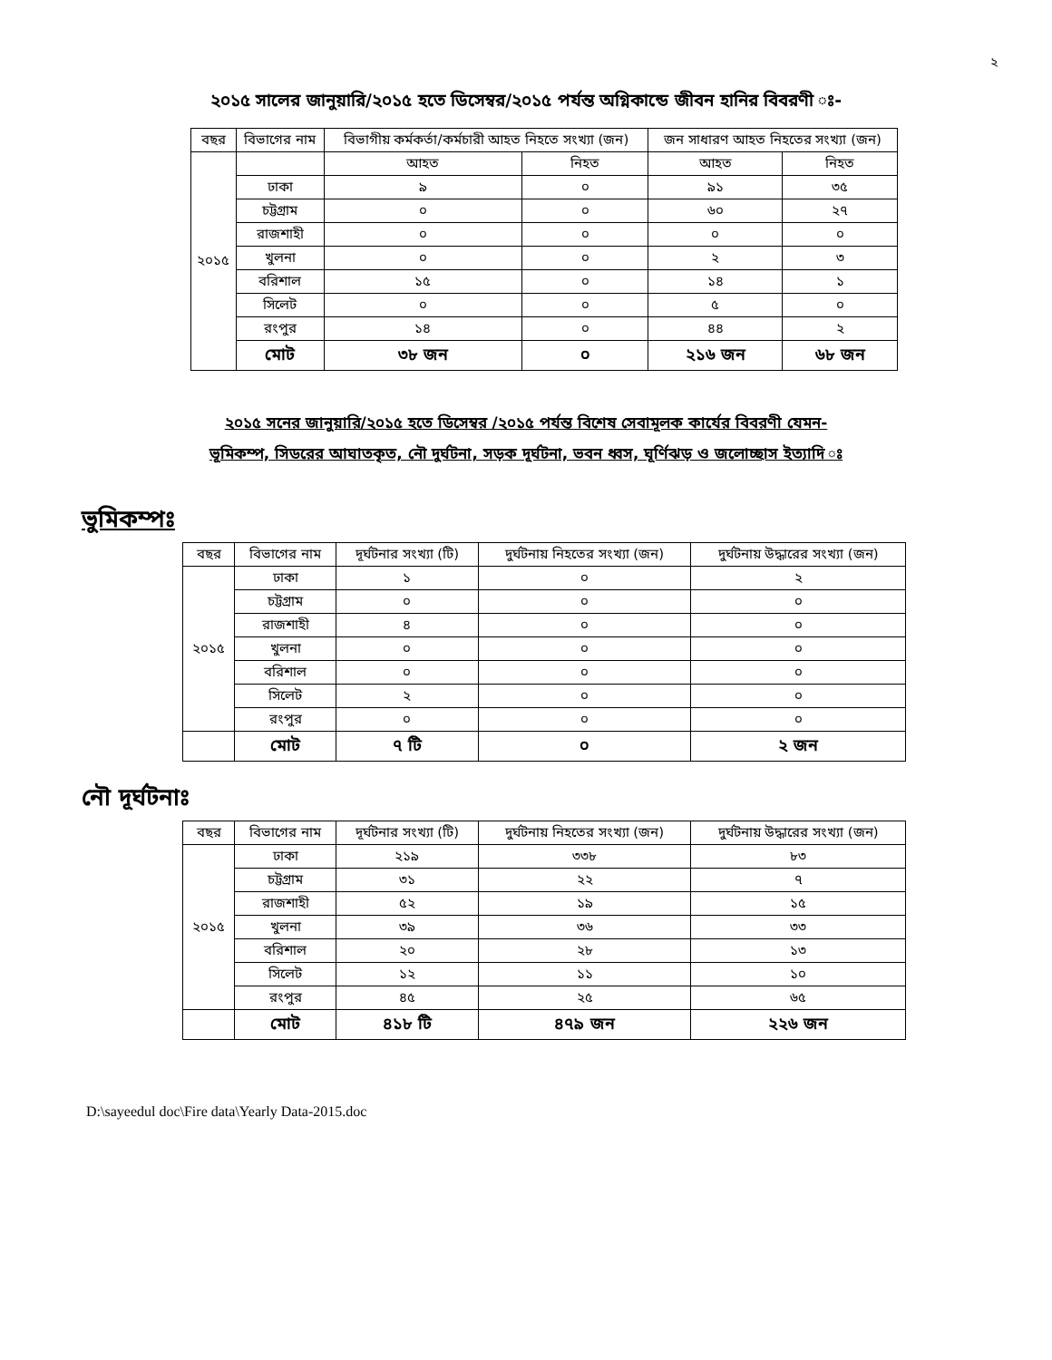২
২০১৫ সালের জানুয়ারি/২০১৫ হতে ডিসেম্বর/২০১৫ পর্যন্ত অগ্নিকান্ডে জীবন হানির বিবরণী ঃ-
| বছর | বিভাগের নাম | বিভাগীয় কর্মকর্তা/কর্মচারী আহত নিহতে সংখ্যা (জন) | | জন সাধারণ আহত নিহতের সংখ্যা (জন) | |
| --- | --- | --- | --- | --- | --- |
| ২০১৫ | | আহত | নিহত | আহত | নিহত |
| | ঢাকা | ৯ | ০ | ৯১ | ৩৫ |
| | চট্টগ্রাম | ০ | ০ | ৬০ | ২৭ |
| | রাজশাহী | ০ | ০ | ০ | ০ |
| | খুলনা | ০ | ০ | ২ | ৩ |
| | বরিশাল | ১৫ | ০ | ১৪ | ১ |
| | সিলেট | ০ | ০ | ৫ | ০ |
| | রংপুর | ১৪ | ০ | ৪৪ | ২ |
| | মোট | ৩৮ জন | ০ | ২১৬ জন | ৬৮ জন |
২০১৫ সনের জানুয়ারি/২০১৫ হতে ডিসেম্বর /২০১৫ পর্যন্ত বিশেষ সেবামূলক কার্যের বিবরণী যেমন-
ভূমিকম্প, সিডরের আঘাতকৃত, নৌ দুর্ঘটনা, সড়ক দূর্ঘটনা, ভবন ধ্বস, ঘূর্ণিঝড় ও জলোচ্ছাস ইত্যাদি ঃ
ভুমিকম্পঃ
| বছর | বিভাগের নাম | দূর্ঘটনার সংখ্যা (টি) | দুর্ঘটনায় নিহতের সংখ্যা (জন) | দুর্ঘটনায় উদ্ধারের সংখ্যা (জন) |
| --- | --- | --- | --- | --- |
| ২০১৫ | ঢাকা | ১ | ০ | ২ |
| | চট্টগ্রাম | ০ | ০ | ০ |
| | রাজশাহী | ৪ | ০ | ০ |
| | খুলনা | ০ | ০ | ০ |
| | বরিশাল | ০ | ০ | ০ |
| | সিলেট | ২ | ০ | ০ |
| | রংপুর | ০ | ০ | ০ |
| | মোট | ৭ টি | ০ | ২ জন |
নৌ দূর্ঘটনাঃ
| বছর | বিভাগের নাম | দূর্ঘটনার সংখ্যা (টি) | দুর্ঘটনায় নিহতের সংখ্যা (জন) | দুর্ঘটনায় উদ্ধারের সংখ্যা (জন) |
| --- | --- | --- | --- | --- |
| ২০১৫ | ঢাকা | ২১৯ | ৩৩৮ | ৮৩ |
| | চট্টগ্রাম | ৩১ | ২২ | ৭ |
| | রাজশাহী | ৫২ | ১৯ | ১৫ |
| | খুলনা | ৩৯ | ৩৬ | ৩৩ |
| | বরিশাল | ২০ | ২৮ | ১৩ |
| | সিলেট | ১২ | ১১ | ১০ |
| | রংপুর | ৪৫ | ২৫ | ৬৫ |
| | মোট | ৪১৮ টি | ৪৭৯ জন | ২২৬ জন |
D:\sayeedul doc\Fire data\Yearly Data-2015.doc